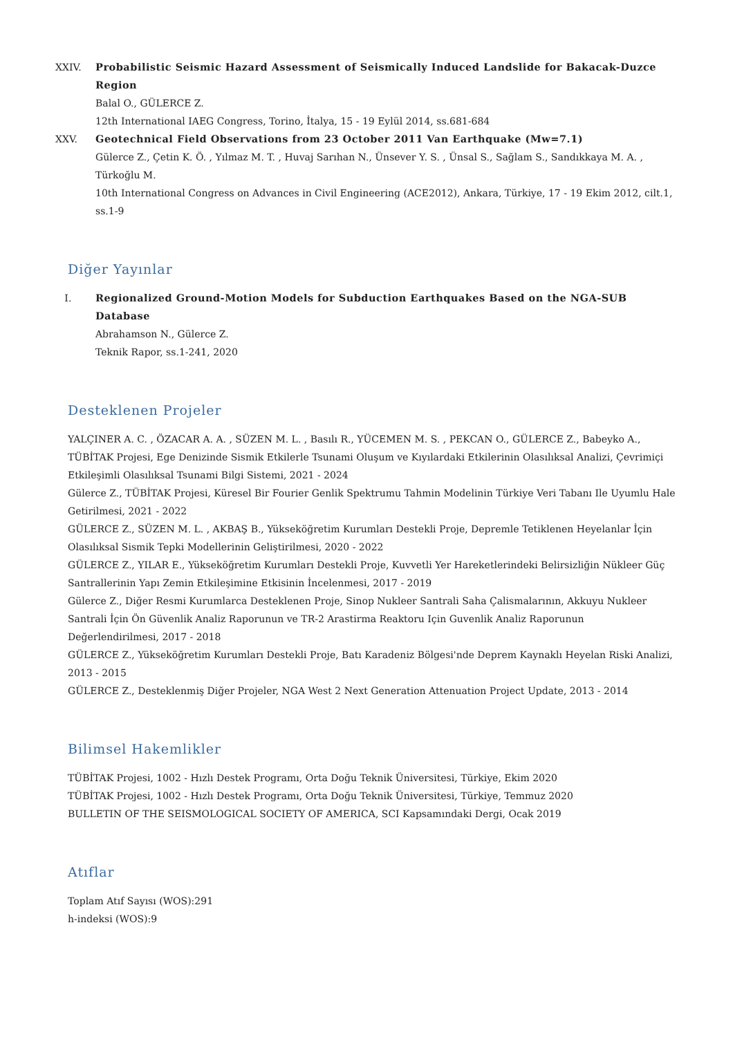XXIV. Probabilistic Seismic Hazard Assessment of Seismically Induced Landslide for Bakacak-Duzce Region
Balal O., GÜLERCE Z.
12th International IAEG Congress, Torino, İtalya, 15 - 19 Eylül 2014, ss.681-684
XXV. Geotechnical Field Observations from 23 October 2011 Van Earthquake (Mw=7.1)
Gülerce Z., Çetin K. Ö. , Yılmaz M. T. , Huvaj Sarıhan N., Ünsever Y. S. , Ünsal S., Sağlam S., Sandıkkaya M. A. , Türkoğlu M.
10th International Congress on Advances in Civil Engineering (ACE2012), Ankara, Türkiye, 17 - 19 Ekim 2012, cilt.1, ss.1-9
Diğer Yayınlar
I. Regionalized Ground-Motion Models for Subduction Earthquakes Based on the NGA-SUB Database
Abrahamson N., Gülerce Z.
Teknik Rapor, ss.1-241, 2020
Desteklenen Projeler
YALÇINER A. C. , ÖZACAR A. A. , SÜZEN M. L. , Basılı R., YÜCEMEN M. S. , PEKCAN O., GÜLERCE Z., Babeyko A., TÜBİTAK Projesi, Ege Denizinde Sismik Etkilerle Tsunami Oluşum ve Kıyılardaki Etkilerinin Olasılıksal Analizi, Çevrimiçi Etkileşimli Olasılıksal Tsunami Bilgi Sistemi, 2021 - 2024
Gülerce Z., TÜBİTAK Projesi, Küresel Bir Fourier Genlik Spektrumu Tahmin Modelinin Türkiye Veri Tabanı Ile Uyumlu Hale Getirilmesi, 2021 - 2022
GÜLERCE Z., SÜZEN M. L. , AKBAŞ B., Yükseköğretim Kurumları Destekli Proje, Depremle Tetiklenen Heyelanlar İçin Olasılıksal Sismik Tepki Modellerinin Geliştirilmesi, 2020 - 2022
GÜLERCE Z., YILAR E., Yükseköğretim Kurumları Destekli Proje, Kuvvetli Yer Hareketlerindeki Belirsizliğin Nükleer Güç Santrallerinin Yapı Zemin Etkileşimine Etkisinin İncelenmesi, 2017 - 2019
Gülerce Z., Diğer Resmi Kurumlarca Desteklenen Proje, Sinop Nukleer Santrali Saha Çalismalarının, Akkuyu Nukleer Santrali İçin Ön Güvenlik Analiz Raporunun ve TR-2 Arastirma Reaktoru Için Guvenlik Analiz Raporunun Değerlendirilmesi, 2017 - 2018
GÜLERCE Z., Yükseköğretim Kurumları Destekli Proje, Batı Karadeniz Bölgesi'nde Deprem Kaynaklı Heyelan Riski Analizi, 2013 - 2015
GÜLERCE Z., Desteklenmiş Diğer Projeler, NGA West 2 Next Generation Attenuation Project Update, 2013 - 2014
Bilimsel Hakemlikler
TÜBİTAK Projesi, 1002 - Hızlı Destek Programı, Orta Doğu Teknik Üniversitesi, Türkiye, Ekim 2020
TÜBİTAK Projesi, 1002 - Hızlı Destek Programı, Orta Doğu Teknik Üniversitesi, Türkiye, Temmuz 2020
BULLETIN OF THE SEISMOLOGICAL SOCIETY OF AMERICA, SCI Kapsamındaki Dergi, Ocak 2019
Atıflar
Toplam Atıf Sayısı (WOS):291
h-indeksi (WOS):9